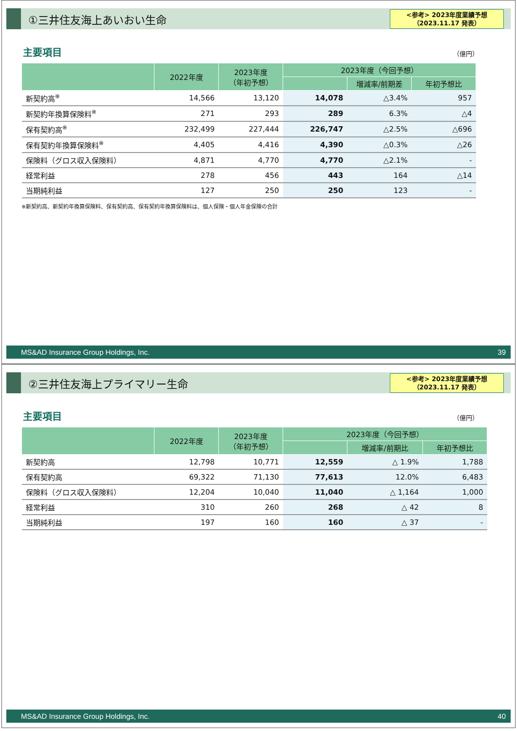①三井住友海上あいおい生命
<参考> 2023年度業績予想
（2023.11.17 発表）
主要項目
（億円）
| | 2022年度 | 2023年度 （年初予想） | 2023年度（今回予想） | | |
| --- | --- | --- | --- | --- | --- |
| | | | | 増減率/前期差 | 年初予想比 |
| 新契約高<sup>※</sup> | 14,566 | 13,120 | 14,078 | △3.4% | 957 |
| 新契約年換算保険料<sup>※</sup> | 271 | 293 | 289 | 6.3% | △4 |
| 保有契約高<sup>※</sup> | 232,499 | 227,444 | 226,747 | △2.5% | △696 |
| 保有契約年換算保険料<sup>※</sup> | 4,405 | 4,416 | 4,390 | △0.3% | △26 |
| 保険料（グロス収入保険料） | 4,871 | 4,770 | 4,770 | △2.1% | - |
| 経常利益 | 278 | 456 | 443 | 164 | △14 |
| 当期純利益 | 127 | 250 | 250 | 123 | - |
※新契約高、新契約年換算保険料、保有契約高、保有契約年換算保険料は、個人保険・個人年金保険の合計
MS&AD Insurance Group Holdings, Inc. 39
②三井住友海上プライマリー生命
<参考> 2023年度業績予想
（2023.11.17 発表）
主要項目
（億円）
| | 2022年度 | 2023年度 （年初予想） | 2023年度（今回予想） | | |
| --- | --- | --- | --- | --- | --- |
| | | | | 増減率/前期比 | 年初予想比 |
| 新契約高 | 12,798 | 10,771 | 12,559 | △ 1.9% | 1,788 |
| 保有契約高 | 69,322 | 71,130 | 77,613 | 12.0% | 6,483 |
| 保険料（グロス収入保険料） | 12,204 | 10,040 | 11,040 | △ 1,164 | 1,000 |
| 経常利益 | 310 | 260 | 268 | △ 42 | 8 |
| 当期純利益 | 197 | 160 | 160 | △ 37 | - |
MS&AD Insurance Group Holdings, Inc. 40